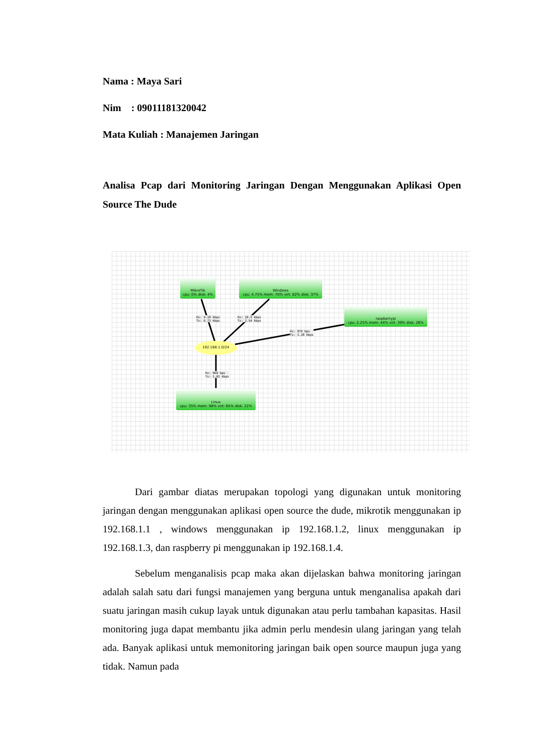Nama : Maya Sari
Nim : 09011181320042
Mata Kuliah : Manajemen Jaringan
Analisa Pcap dari Monitoring Jaringan Dengan Menggunakan Aplikasi Open Source The Dude
MikroTik
cpu: 0% disk: 4%
Windows
cpu: 4.75% mem: 70% virt: 62% disk: 37%
raspberrypi
cpu: 2.25% mem: 44% virt: 39% disk: 26%
Linux
cpu: 35% mem: 98% virt: 65% disk: 22%
Rx: 4.18 kbps
Tx: 6.71 kbps
Rx: 10.5 kbps
Tx: 2.54 kbps
Rx: 976 bps
Tx: 1.28 kbps
Rx: 968 bps
Tx: 1.02 kbps
192.168.1.0/24
Dari gambar diatas merupakan topologi yang digunakan untuk monitoring jaringan dengan menggunakan aplikasi open source the dude, mikrotik menggunakan ip 192.168.1.1 , windows menggunakan ip 192.168.1.2, linux menggunakan ip 192.168.1.3, dan raspberry pi menggunakan ip 192.168.1.4.
Sebelum menganalisis pcap maka akan dijelaskan bahwa monitoring jaringan adalah salah satu dari fungsi manajemen yang berguna untuk menganalisa apakah dari suatu jaringan masih cukup layak untuk digunakan atau perlu tambahan kapasitas. Hasil monitoring juga dapat membantu jika admin perlu mendesin ulang jaringan yang telah ada. Banyak aplikasi untuk memonitoring jaringan baik open source maupun juga yang tidak. Namun pada